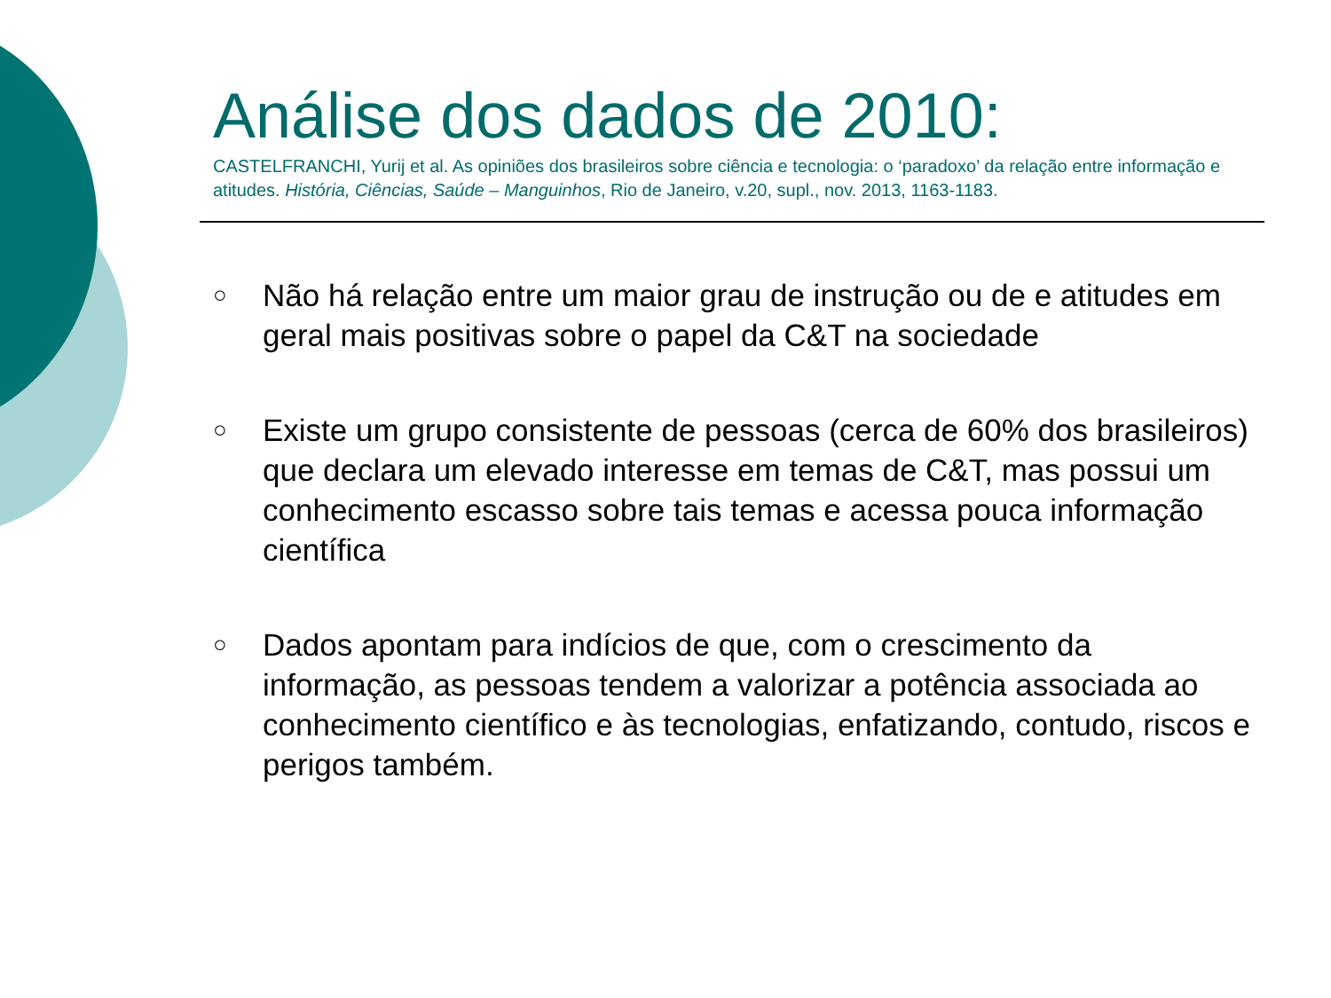Análise dos dados de 2010:
CASTELFRANCHI, Yurij et al. As opiniões dos brasileiros sobre ciência e tecnologia: o ‘paradoxo’ da relação entre informação e atitudes. História, Ciências, Saúde – Manguinhos, Rio de Janeiro, v.20, supl., nov. 2013, 1163-1183.
○ Não há relação entre um maior grau de instrução ou de e atitudes em geral mais positivas sobre o papel da C&T na sociedade
○ Existe um grupo consistente de pessoas (cerca de 60% dos brasileiros) que declara um elevado interesse em temas de C&T, mas possui um conhecimento escasso sobre tais temas e acessa pouca informação científica
○ Dados apontam para indícios de que, com o crescimento da informação, as pessoas tendem a valorizar a potência associada ao conhecimento científico e às tecnologias, enfatizando, contudo, riscos e perigos também.